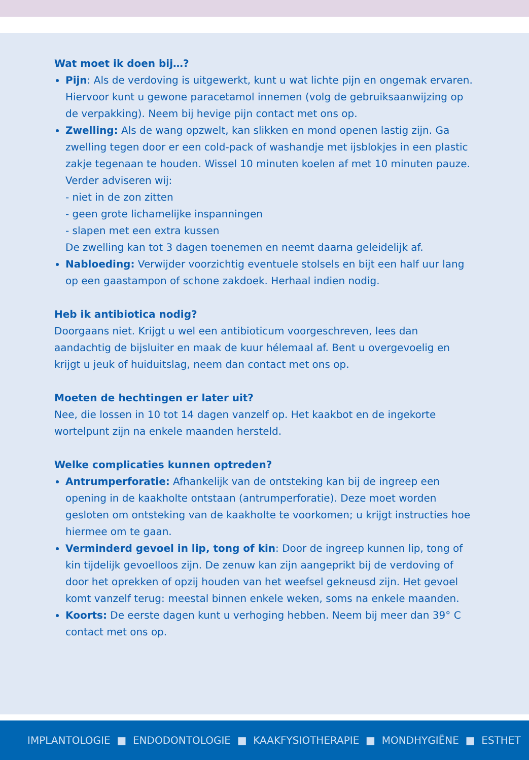Wat moet ik doen bij…?
Pijn: Als de verdoving is uitgewerkt, kunt u wat lichte pijn en ongemak ervaren. Hiervoor kunt u gewone paracetamol innemen (volg de gebruiksaanwijzing op de verpakking). Neem bij hevige pijn contact met ons op.
Zwelling: Als de wang opzwelt, kan slikken en mond openen lastig zijn. Ga zwelling tegen door er een cold-pack of washandje met ijsblokjes in een plastic zakje tegenaan te houden. Wissel 10 minuten koelen af met 10 minuten pauze. Verder adviseren wij:
- niet in de zon zitten
- geen grote lichamelijke inspanningen
- slapen met een extra kussen
De zwelling kan tot 3 dagen toenemen en neemt daarna geleidelijk af.
Nabloeding: Verwijder voorzichtig eventuele stolsels en bijt een half uur lang op een gaastampon of schone zakdoek. Herhaal indien nodig.
Heb ik antibiotica nodig?
Doorgaans niet. Krijgt u wel een antibioticum voorgeschreven, lees dan aandachtig de bijsluiter en maak de kuur hélemaal af. Bent u overgevoelig en krijgt u jeuk of huiduitslag, neem dan contact met ons op.
Moeten de hechtingen er later uit?
Nee, die lossen in 10 tot 14 dagen vanzelf op. Het kaakbot en de ingekorte wortelpunt zijn na enkele maanden hersteld.
Welke complicaties kunnen optreden?
Antrumperforatie: Afhankelijk van de ontsteking kan bij de ingreep een opening in de kaakholte ontstaan (antrumperforatie). Deze moet worden gesloten om ontsteking van de kaakholte te voorkomen; u krijgt instructies hoe hiermee om te gaan.
Verminderd gevoel in lip, tong of kin: Door de ingreep kunnen lip, tong of kin tijdelijk gevoelloos zijn. De zenuw kan zijn aangeprikt bij de verdoving of door het oprekken of opzij houden van het weefsel gekneusd zijn. Het gevoel komt vanzelf terug: meestal binnen enkele weken, soms na enkele maanden.
Koorts: De eerste dagen kunt u verhoging hebben. Neem bij meer dan 39° C contact met ons op.
IMPLANTOLOGIE ■ ENDODONTOLOGIE ■ KAAKFYSIOTHERAPIE ■ MONDHYGIËNE ■ ESTHET